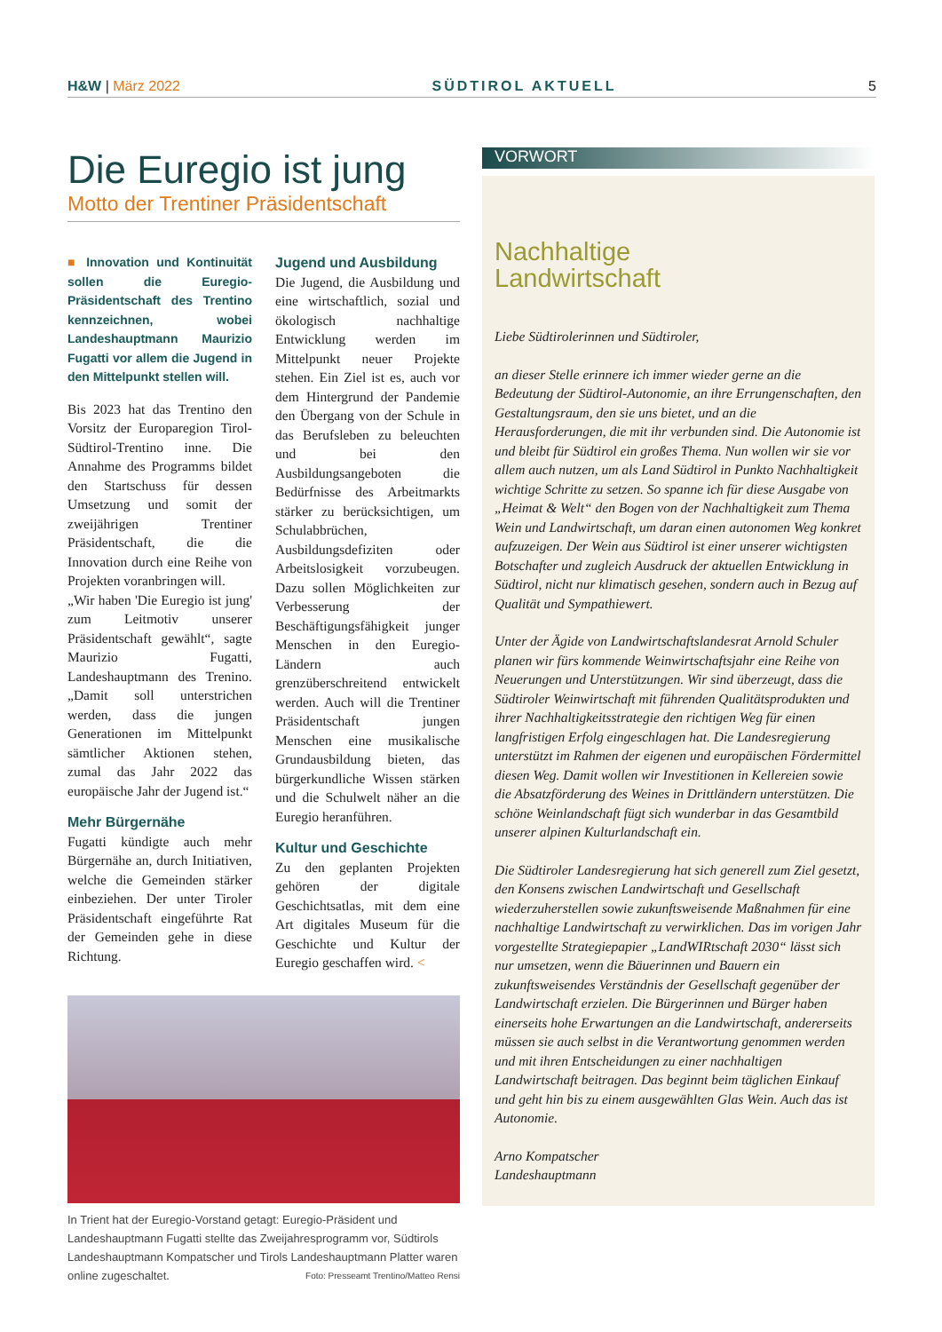H&W | März 2022 SÜDTIROL AKTUELL 5
Die Euregio ist jung
Motto der Trentiner Präsidentschaft
■ Innovation und Kontinuität sollen die Euregio-Präsidentschaft des Trentino kennzeichnen, wobei Landeshauptmann Maurizio Fugatti vor allem die Jugend in den Mittelpunkt stellen will.
Bis 2023 hat das Trentino den Vorsitz der Europaregion Tirol-Südtirol-Trentino inne. Die Annahme des Programms bildet den Startschuss für dessen Umsetzung und somit der zweijährigen Trentiner Präsidentschaft, die die Innovation durch eine Reihe von Projekten voranbringen will.
„Wir haben 'Die Euregio ist jung' zum Leitmotiv unserer Präsidentschaft gewählt“, sagte Maurizio Fugatti, Landeshauptmann des Trenino. „Damit soll unterstrichen werden, dass die jungen Generationen im Mittelpunkt sämtlicher Aktionen stehen, zumal das Jahr 2022 das europäische Jahr der Jugend ist.“
Mehr Bürgernähe
Fugatti kündigte auch mehr Bürgernähe an, durch Initiativen, welche die Gemeinden stärker einbeziehen. Der unter Tiroler Präsidentschaft eingeführte Rat der Gemeinden gehe in diese Richtung.
Jugend und Ausbildung
Die Jugend, die Ausbildung und eine wirtschaftlich, sozial und ökologisch nachhaltige Entwicklung werden im Mittelpunkt neuer Projekte stehen. Ein Ziel ist es, auch vor dem Hintergrund der Pandemie den Übergang von der Schule in das Berufsleben zu beleuchten und bei den Ausbildungsangeboten die Bedürfnisse des Arbeitmarkts stärker zu berücksichtigen, um Schulabbrüchen, Ausbildungsdefiziten oder Arbeitslosigkeit vorzubeugen. Dazu sollen Möglichkeiten zur Verbesserung der Beschäftigungsfähigkeit junger Menschen in den Euregio-Ländern auch grenzüberschreitend entwickelt werden. Auch will die Trentiner Präsidentschaft jungen Menschen eine musikalische Grundausbildung bieten, das bürgerkundliche Wissen stärken und die Schulwelt näher an die Euregio heranführen.
Kultur und Geschichte
Zu den geplanten Projekten gehören der digitale Geschichtsatlas, mit dem eine Art digitales Museum für die Geschichte und Kultur der Euregio geschaffen wird. <
In Trient hat der Euregio-Vorstand getagt: Euregio-Präsident und Landeshauptmann Fugatti stellte das Zweijahresprogramm vor, Südtirols Landeshauptmann Kompatscher und Tirols Landeshauptmann Platter waren online zugeschaltet. Foto: Presseamt Trentino/Matteo Rensi
VORWORT
Nachhaltige
Landwirtschaft
Liebe Südtirolerinnen und Südtiroler,
an dieser Stelle erinnere ich immer wieder gerne an die Bedeutung der Südtirol-Autonomie, an ihre Errungenschaften, den Gestaltungsraum, den sie uns bietet, und an die Herausforderungen, die mit ihr verbunden sind. Die Autonomie ist und bleibt für Südtirol ein großes Thema. Nun wollen wir sie vor allem auch nutzen, um als Land Südtirol in Punkto Nachhaltigkeit wichtige Schritte zu setzen. So spanne ich für diese Ausgabe von „Heimat & Welt“ den Bogen von der Nachhaltigkeit zum Thema Wein und Landwirtschaft, um daran einen autonomen Weg konkret aufzuzeigen. Der Wein aus Südtirol ist einer unserer wichtigsten Botschafter und zugleich Ausdruck der aktuellen Entwicklung in Südtirol, nicht nur klimatisch gesehen, sondern auch in Bezug auf Qualität und Sympathiewert.
Unter der Ägide von Landwirtschaftslandesrat Arnold Schuler planen wir fürs kommende Weinwirtschaftsjahr eine Reihe von Neuerungen und Unterstützungen. Wir sind überzeugt, dass die Südtiroler Weinwirtschaft mit führenden Qualitätsprodukten und ihrer Nachhaltigkeitsstrategie den richtigen Weg für einen langfristigen Erfolg eingeschlagen hat. Die Landesregierung unterstützt im Rahmen der eigenen und europäischen Fördermittel diesen Weg. Damit wollen wir Investitionen in Kellereien sowie die Absatzförderung des Weines in Drittländern unterstützen. Die schöne Weinlandschaft fügt sich wunderbar in das Gesamtbild unserer alpinen Kulturlandschaft ein.
Die Südtiroler Landesregierung hat sich generell zum Ziel gesetzt, den Konsens zwischen Landwirtschaft und Gesellschaft wiederzuherstellen sowie zukunftsweisende Maßnahmen für eine nachhaltige Landwirtschaft zu verwirklichen. Das im vorigen Jahr vorgestellte Strategiepapier „LandWIRtschaft 2030“ lässt sich nur umsetzen, wenn die Bäuerinnen und Bauern ein zukunftsweisendes Verständnis der Gesellschaft gegenüber der Landwirtschaft erzielen. Die Bürgerinnen und Bürger haben einerseits hohe Erwartungen an die Landwirtschaft, andererseits müssen sie auch selbst in die Verantwortung genommen werden und mit ihren Entscheidungen zu einer nachhaltigen Landwirtschaft beitragen. Das beginnt beim täglichen Einkauf und geht hin bis zu einem ausgewählten Glas Wein. Auch das ist Autonomie.
Arno Kompatscher
Landeshauptmann